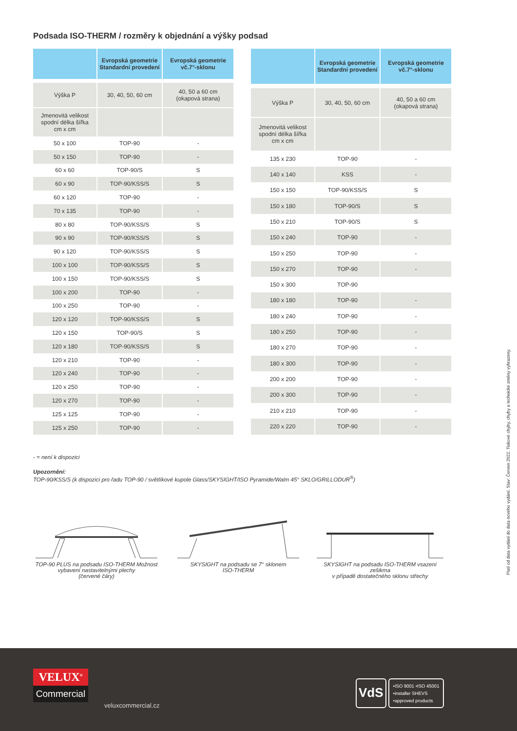Podsada ISO-THERM / rozměry k objednání a výšky podsad
| | Evropská geometrie Standardní provedení | Evropská geometrie vč.7°-sklonu |
| --- | --- | --- |
| Výška P | 30, 40, 50, 60 cm | 40, 50 a 60 cm (okapová strana) |
| Jmenovitá velikost spodní délka šířka cm x cm | | |
| 50 x 100 | TOP-90 | - |
| 50 x 150 | TOP-90 | - |
| 60 x 60 | TOP-90/S | S |
| 60 x 90 | TOP-90/KSS/S | S |
| 60 x 120 | TOP-90 | - |
| 70 x 135 | TOP-90 | - |
| 80 x 80 | TOP-90/KSS/S | S |
| 90 x 90 | TOP-90/KSS/S | S |
| 90 x 120 | TOP-90/KSS/S | S |
| 100 x 100 | TOP-90/KSS/S | S |
| 100 x 150 | TOP-90/KSS/S | S |
| 100 x 200 | TOP-90 | - |
| 100 x 250 | TOP-90 | - |
| 120 x 120 | TOP-90/KSS/S | S |
| 120 x 150 | TOP-90/S | S |
| 120 x 180 | TOP-90/KSS/S | S |
| 120 x 210 | TOP-90 | - |
| 120 x 240 | TOP-90 | - |
| 120 x 250 | TOP-90 | - |
| 120 x 270 | TOP-90 | - |
| 125 x 125 | TOP-90 | - |
| 125 x 250 | TOP-90 | - |
| | Evropská geometrie Standardní provedení | Evropská geometrie vč.7°-sklonu |
| --- | --- | --- |
| Výška P | 30, 40, 50, 60 cm | 40, 50 a 60 cm (okapová strana) |
| Jmenovitá velikost spodní délka šířka cm x cm | | |
| 135 x 230 | TOP-90 | - |
| 140 x 140 | KSS | - |
| 150 x 150 | TOP-90/KSS/S | S |
| 150 x 180 | TOP-90/S | S |
| 150 x 210 | TOP-90/S | S |
| 150 x 240 | TOP-90 | - |
| 150 x 250 | TOP-90 | - |
| 150 x 270 | TOP-90 | - |
| 150 x 300 | TOP-90 | |
| 180 x 180 | TOP-90 | - |
| 180 x 240 | TOP-90 | - |
| 180 x 250 | TOP-90 | - |
| 180 x 270 | TOP-90 | - |
| 180 x 300 | TOP-90 | - |
| 200 x 200 | TOP-90 | - |
| 200 x 300 | TOP-90 | - |
| 210 x 210 | TOP-90 | - |
| 220 x 220 | TOP-90 | - |
- = není k dispozici
Upozornění:
TOP-90/KSS/S (k dispozici pro řadu TOP-90 / světlíkové kupole Glass/SKYSIGHT/ISO Pyramide/Walm 45° SKLO/GRILLODUR<sup>®</sup>)
TOP-90 PLUS na podsadu ISO-THERM Možnost vybavení nastavitelnými plechy
(červené čáry)
SKYSIGHT na podsadu se 7° sklonem
ISO-THERM
SKYSIGHT na podsadu ISO-THERM vsazení zešikma
v případě dostatečného sklonu střechy
Platí od data vydání do data nového vydání. Stav: Červen 2022. Tiskové chyby, chyby a technické změny vyhrazeny.
VELUX<sup>®</sup>
Commercial
veluxcommercial.cz
VdS
•ISO 9001 •ISO 45001
•installer SHEVS
•approved products